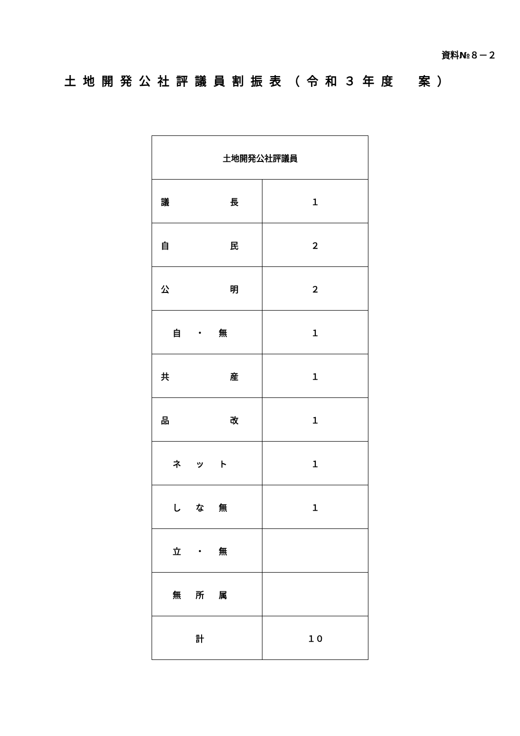資料№８－２
土地開発公社評議員割振表（令和３年度　案）
| 土地開発公社評議員 | |
| --- | --- |
| 議 長 | １ |
| 自 民 | ２ |
| 公 明 | ２ |
| 自・無 | １ |
| 共 産 | １ |
| 品 改 | １ |
| ネット | １ |
| しな無 | １ |
| 立・無 | |
| 無所属 | |
| 計 | １０ |